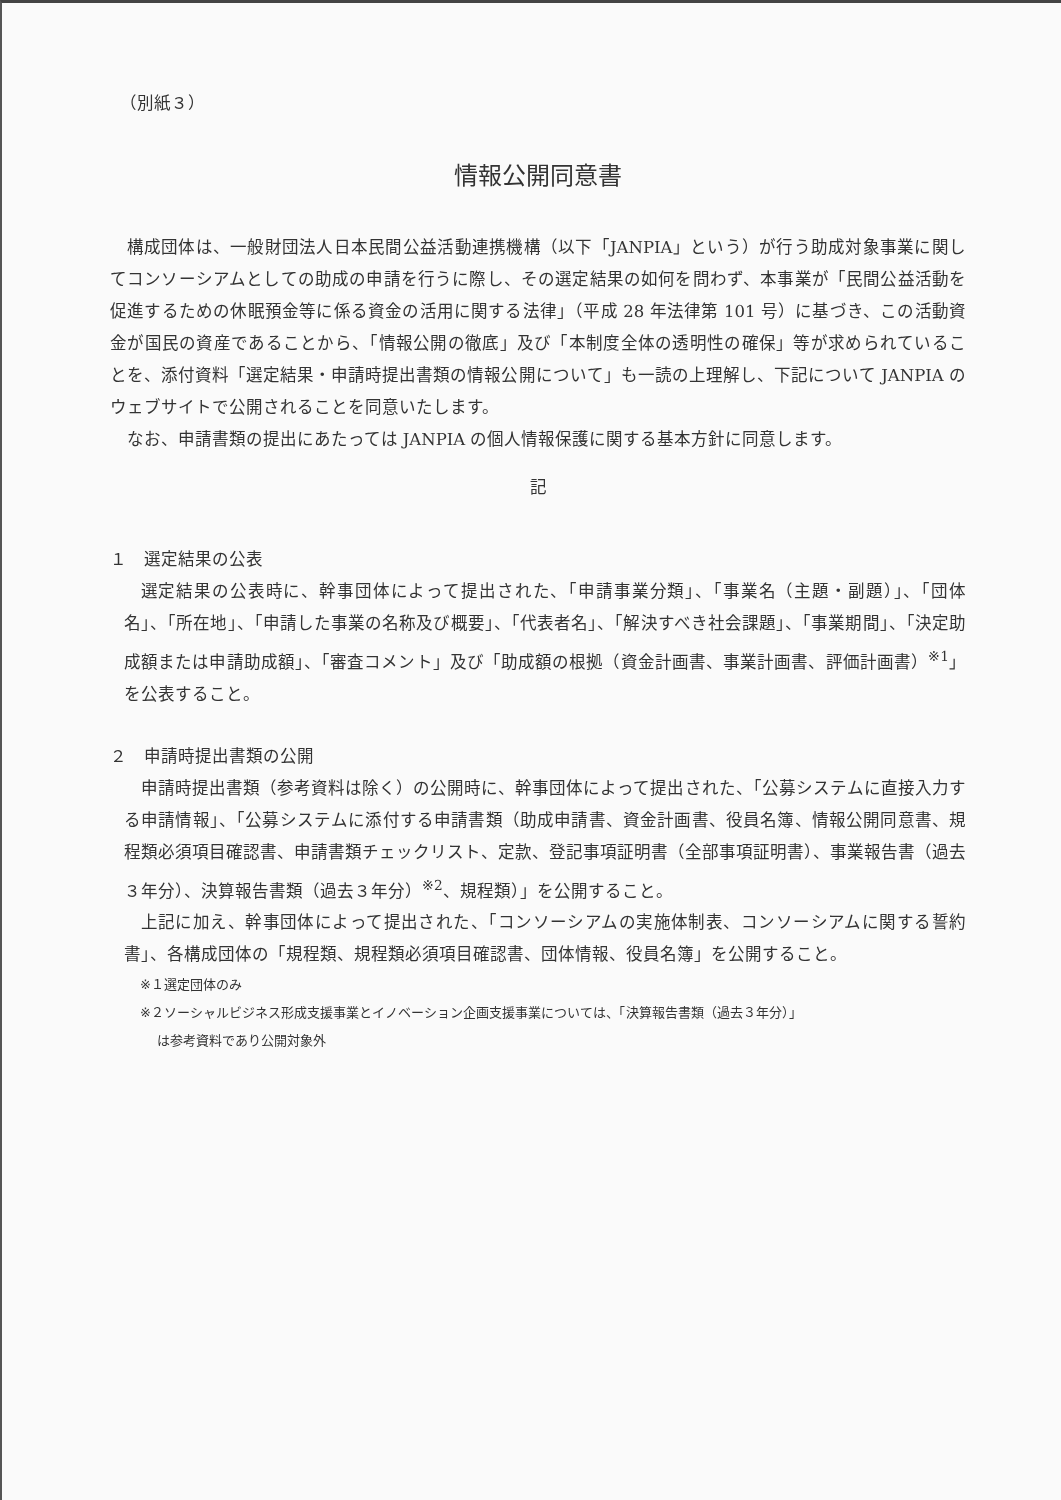（別紙３）
情報公開同意書
構成団体は、一般財団法人日本民間公益活動連携機構（以下「JANPIA」という）が行う助成対象事業に関してコンソーシアムとしての助成の申請を行うに際し、その選定結果の如何を問わず、本事業が「民間公益活動を促進するための休眠預金等に係る資金の活用に関する法律」（平成 28 年法律第 101 号）に基づき、この活動資金が国民の資産であることから、「情報公開の徹底」及び「本制度全体の透明性の確保」等が求められていることを、添付資料「選定結果・申請時提出書類の情報公開について」も一読の上理解し、下記について JANPIA のウェブサイトで公開されることを同意いたします。
なお、申請書類の提出にあたっては JANPIA の個人情報保護に関する基本方針に同意します。
記
１　選定結果の公表
選定結果の公表時に、幹事団体によって提出された、「申請事業分類」、「事業名（主題・副題）」、「団体名」、「所在地」、「申請した事業の名称及び概要」、「代表者名」、「解決すべき社会課題」、「事業期間」、「決定助成額または申請助成額」、「審査コメント」及び「助成額の根拠（資金計画書、事業計画書、評価計画書）<sup>※1</sup>」を公表すること。
２　申請時提出書類の公開
申請時提出書類（参考資料は除く）の公開時に、幹事団体によって提出された、「公募システムに直接入力する申請情報」、「公募システムに添付する申請書類（助成申請書、資金計画書、役員名簿、情報公開同意書、規程類必須項目確認書、申請書類チェックリスト、定款、登記事項証明書（全部事項証明書）、事業報告書（過去３年分）、決算報告書類（過去３年分）<sup>※2</sup>、規程類）」を公開すること。
上記に加え、幹事団体によって提出された、「コンソーシアムの実施体制表、コンソーシアムに関する誓約書」、各構成団体の「規程類、規程類必須項目確認書、団体情報、役員名簿」を公開すること。
※１選定団体のみ
※２ソーシャルビジネス形成支援事業とイノベーション企画支援事業については、「決算報告書類（過去３年分）」
は参考資料であり公開対象外